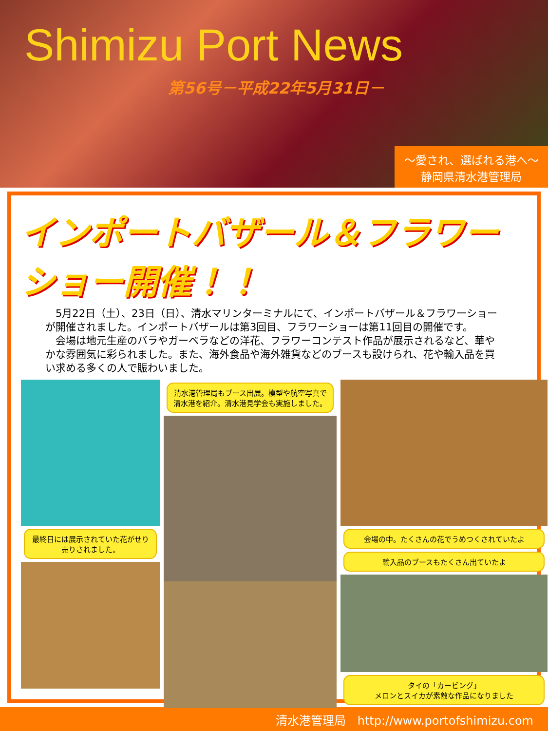Shimizu Port News
第56号－平成22年5月31日－
～愛され、選ばれる港へ～
静岡県清水港管理局
インポートバザール＆フラワーショー開催！！
　5月22日（土）、23日（日）、清水マリンターミナルにて、インポートバザール＆フラワーショーが開催されました。インポートバザールは第3回目、フラワーショーは第11回目の開催です。
　会場は地元生産のバラやガーベラなどの洋花、フラワーコンテスト作品が展示されるなど、華やかな雰囲気に彩られました。また、海外食品や海外雑貨などのブースも設けられ、花や輸入品を買い求める多くの人で賑わいました。
最終日には展示されていた花がせり売りされました。
清水港管理局もブース出展。模型や航空写真で清水港を紹介。清水港見学会も実施しました。
会場の中。たくさんの花でうめつくされていたよ
輸入品のブースもたくさん出ていたよ
タイの「カービング」
メロンとスイカが素敵な作品になりました
清水港管理局　http://www.portofshimizu.com